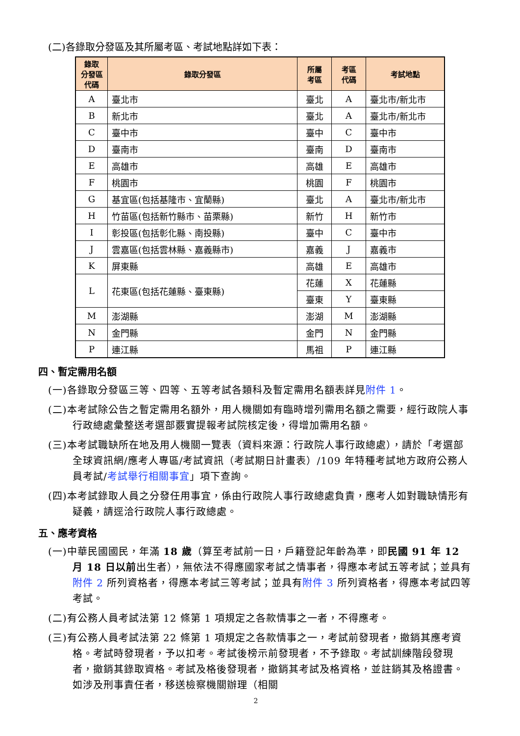(二)各錄取分發區及其所屬考區、考試地點詳如下表：
| 錄取 分發區 代碼 | 錄取分發區 | 所屬 考區 | 考區 代碼 | 考試地點 |
| --- | --- | --- | --- | --- |
| A | 臺北市 | 臺北 | A | 臺北市/新北市 |
| B | 新北市 | 臺北 | A | 臺北市/新北市 |
| C | 臺中市 | 臺中 | C | 臺中市 |
| D | 臺南市 | 臺南 | D | 臺南市 |
| E | 高雄市 | 高雄 | E | 高雄市 |
| F | 桃園市 | 桃園 | F | 桃園市 |
| G | 基宜區(包括基隆市、宜蘭縣) | 臺北 | A | 臺北市/新北市 |
| H | 竹苗區(包括新竹縣市、苗栗縣) | 新竹 | H | 新竹市 |
| I | 彰投區(包括彰化縣、南投縣) | 臺中 | C | 臺中市 |
| J | 雲嘉區(包括雲林縣、嘉義縣市) | 嘉義 | J | 嘉義市 |
| K | 屏東縣 | 高雄 | E | 高雄市 |
| L | 花東區(包括花蓮縣、臺東縣) | 花蓮 | X | 花蓮縣 |
| | | 臺東 | Y | 臺東縣 |
| M | 澎湖縣 | 澎湖 | M | 澎湖縣 |
| N | 金門縣 | 金門 | N | 金門縣 |
| P | 連江縣 | 馬祖 | P | 連江縣 |
四、暫定需用名額
(一)各錄取分發區三等、四等、五等考試各類科及暫定需用名額表詳見附件 1。
(二)本考試除公告之暫定需用名額外，用人機關如有臨時增列需用名額之需要，經行政院人事行政總處彙整送考選部覈實提報考試院核定後，得增加需用名額。
(三)本考試職缺所在地及用人機關一覽表（資料來源：行政院人事行政總處），請於「考選部全球資訊網/應考人專區/考試資訊（考試期日計畫表）/109 年特種考試地方政府公務人員考試/考試舉行相關事宜」項下查詢。
(四)本考試錄取人員之分發任用事宜，係由行政院人事行政總處負責，應考人如對職缺情形有疑義，請逕洽行政院人事行政總處。
五、應考資格
(一)中華民國國民，年滿 18 歲（算至考試前一日，戶籍登記年齡為準，即民國 91 年 12 月 18 日以前出生者），無依法不得應國家考試之情事者，得應本考試五等考試；並具有附件 2 所列資格者，得應本考試三等考試；並具有附件 3 所列資格者，得應本考試四等考試。
(二)有公務人員考試法第 12 條第 1 項規定之各款情事之一者，不得應考。
(三)有公務人員考試法第 22 條第 1 項規定之各款情事之一，考試前發現者，撤銷其應考資格。考試時發現者，予以扣考。考試後榜示前發現者，不予錄取。考試訓練階段發現者，撤銷其錄取資格。考試及格後發現者，撤銷其考試及格資格，並註銷其及格證書。如涉及刑事責任者，移送檢察機關辦理（相關
2